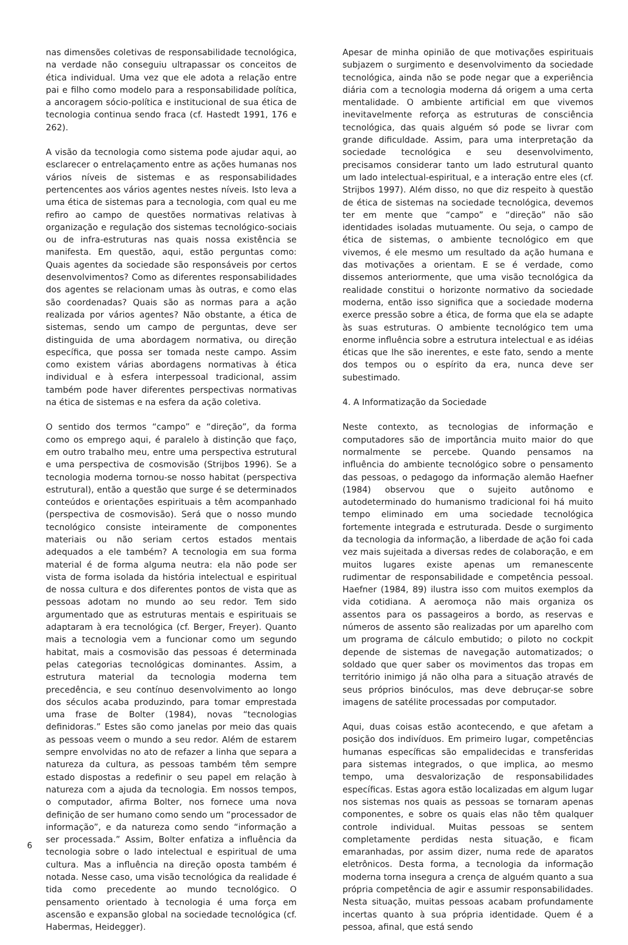nas dimensões coletivas de responsabilidade tecnológica, na verdade não conseguiu ultrapassar os conceitos de ética individual. Uma vez que ele adota a relação entre pai e filho como modelo para a responsabilidade política, a ancoragem sócio-política e institucional de sua ética de tecnologia continua sendo fraca (cf. Hastedt 1991, 176 e 262).
A visão da tecnologia como sistema pode ajudar aqui, ao esclarecer o entrelaçamento entre as ações humanas nos vários níveis de sistemas e as responsabilidades pertencentes aos vários agentes nestes níveis. Isto leva a uma ética de sistemas para a tecnologia, com qual eu me refiro ao campo de questões normativas relativas à organização e regulação dos sistemas tecnológico-sociais ou de infra-estruturas nas quais nossa existência se manifesta. Em questão, aqui, estão perguntas como: Quais agentes da sociedade são responsáveis por certos desenvolvimentos? Como as diferentes responsabilidades dos agentes se relacionam umas às outras, e como elas são coordenadas? Quais são as normas para a ação realizada por vários agentes? Não obstante, a ética de sistemas, sendo um campo de perguntas, deve ser distinguida de uma abordagem normativa, ou direção específica, que possa ser tomada neste campo. Assim como existem várias abordagens normativas à ética individual e à esfera interpessoal tradicional, assim também pode haver diferentes perspectivas normativas na ética de sistemas e na esfera da ação coletiva.
O sentido dos termos “campo” e “direção”, da forma como os emprego aqui, é paralelo à distinção que faço, em outro trabalho meu, entre uma perspectiva estrutural e uma perspectiva de cosmovisão (Strijbos 1996). Se a tecnologia moderna tornou-se nosso habitat (perspectiva estrutural), então a questão que surge é se determinados conteúdos e orientações espirituais a têm acompanhado (perspectiva de cosmovisão). Será que o nosso mundo tecnológico consiste inteiramente de componentes materiais ou não seriam certos estados mentais adequados a ele também? A tecnologia em sua forma material é de forma alguma neutra: ela não pode ser vista de forma isolada da história intelectual e espiritual de nossa cultura e dos diferentes pontos de vista que as pessoas adotam no mundo ao seu redor. Tem sido argumentado que as estruturas mentais e espirituais se adaptaram à era tecnológica (cf. Berger, Freyer). Quanto mais a tecnologia vem a funcionar como um segundo habitat, mais a cosmovisão das pessoas é determinada pelas categorias tecnológicas dominantes. Assim, a estrutura material da tecnologia moderna tem precedência, e seu contínuo desenvolvimento ao longo dos séculos acaba produzindo, para tomar emprestada uma frase de Bolter (1984), novas “tecnologias definidoras.” Estes são como janelas por meio das quais as pessoas veem o mundo a seu redor. Além de estarem sempre envolvidas no ato de refazer a linha que separa a natureza da cultura, as pessoas também têm sempre estado dispostas a redefinir o seu papel em relação à natureza com a ajuda da tecnologia. Em nossos tempos, o computador, afirma Bolter, nos fornece uma nova definição de ser humano como sendo um “processador de informação”, e da natureza como sendo “informação a ser processada.” Assim, Bolter enfatiza a influência da tecnologia sobre o lado intelectual e espiritual de uma cultura. Mas a influência na direção oposta também é notada. Nesse caso, uma visão tecnológica da realidade é tida como precedente ao mundo tecnológico. O pensamento orientado à tecnologia é uma força em ascensão e expansão global na sociedade tecnológica (cf. Habermas, Heidegger).
Apesar de minha opinião de que motivações espirituais subjazem o surgimento e desenvolvimento da sociedade tecnológica, ainda não se pode negar que a experiência diária com a tecnologia moderna dá origem a uma certa mentalidade. O ambiente artificial em que vivemos inevitavelmente reforça as estruturas de consciência tecnológica, das quais alguém só pode se livrar com grande dificuldade. Assim, para uma interpretação da sociedade tecnológica e seu desenvolvimento, precisamos considerar tanto um lado estrutural quanto um lado intelectual-espiritual, e a interação entre eles (cf. Strijbos 1997). Além disso, no que diz respeito à questão de ética de sistemas na sociedade tecnológica, devemos ter em mente que “campo” e “direção” não são identidades isoladas mutuamente. Ou seja, o campo de ética de sistemas, o ambiente tecnológico em que vivemos, é ele mesmo um resultado da ação humana e das motivações a orientam. E se é verdade, como dissemos anteriormente, que uma visão tecnológica da realidade constitui o horizonte normativo da sociedade moderna, então isso significa que a sociedade moderna exerce pressão sobre a ética, de forma que ela se adapte às suas estruturas. O ambiente tecnológico tem uma enorme influência sobre a estrutura intelectual e as idéias éticas que lhe são inerentes, e este fato, sendo a mente dos tempos ou o espírito da era, nunca deve ser subestimado.
4. A Informatização da Sociedade
Neste contexto, as tecnologias de informação e computadores são de importância muito maior do que normalmente se percebe. Quando pensamos na influência do ambiente tecnológico sobre o pensamento das pessoas, o pedagogo da informação alemão Haefner (1984) observou que o sujeito autônomo e autodeterminado do humanismo tradicional foi há muito tempo eliminado em uma sociedade tecnológica fortemente integrada e estruturada. Desde o surgimento da tecnologia da informação, a liberdade de ação foi cada vez mais sujeitada a diversas redes de colaboração, e em muitos lugares existe apenas um remanescente rudimentar de responsabilidade e competência pessoal. Haefner (1984, 89) ilustra isso com muitos exemplos da vida cotidiana. A aeromoça não mais organiza os assentos para os passageiros a bordo, as reservas e números de assento são realizadas por um aparelho com um programa de cálculo embutido; o piloto no cockpit depende de sistemas de navegação automatizados; o soldado que quer saber os movimentos das tropas em território inimigo já não olha para a situação através de seus próprios binóculos, mas deve debruçar-se sobre imagens de satélite processadas por computador.
Aqui, duas coisas estão acontecendo, e que afetam a posição dos indivíduos. Em primeiro lugar, competências humanas específicas são empalidecidas e transferidas para sistemas integrados, o que implica, ao mesmo tempo, uma desvalorização de responsabilidades específicas. Estas agora estão localizadas em algum lugar nos sistemas nos quais as pessoas se tornaram apenas componentes, e sobre os quais elas não têm qualquer controle individual. Muitas pessoas se sentem completamente perdidas nesta situação, e ficam emaranhadas, por assim dizer, numa rede de aparatos eletrônicos. Desta forma, a tecnologia da informação moderna torna insegura a crença de alguém quanto a sua própria competência de agir e assumir responsabilidades. Nesta situação, muitas pessoas acabam profundamente incertas quanto à sua própria identidade. Quem é a pessoa, afinal, que está sendo
6